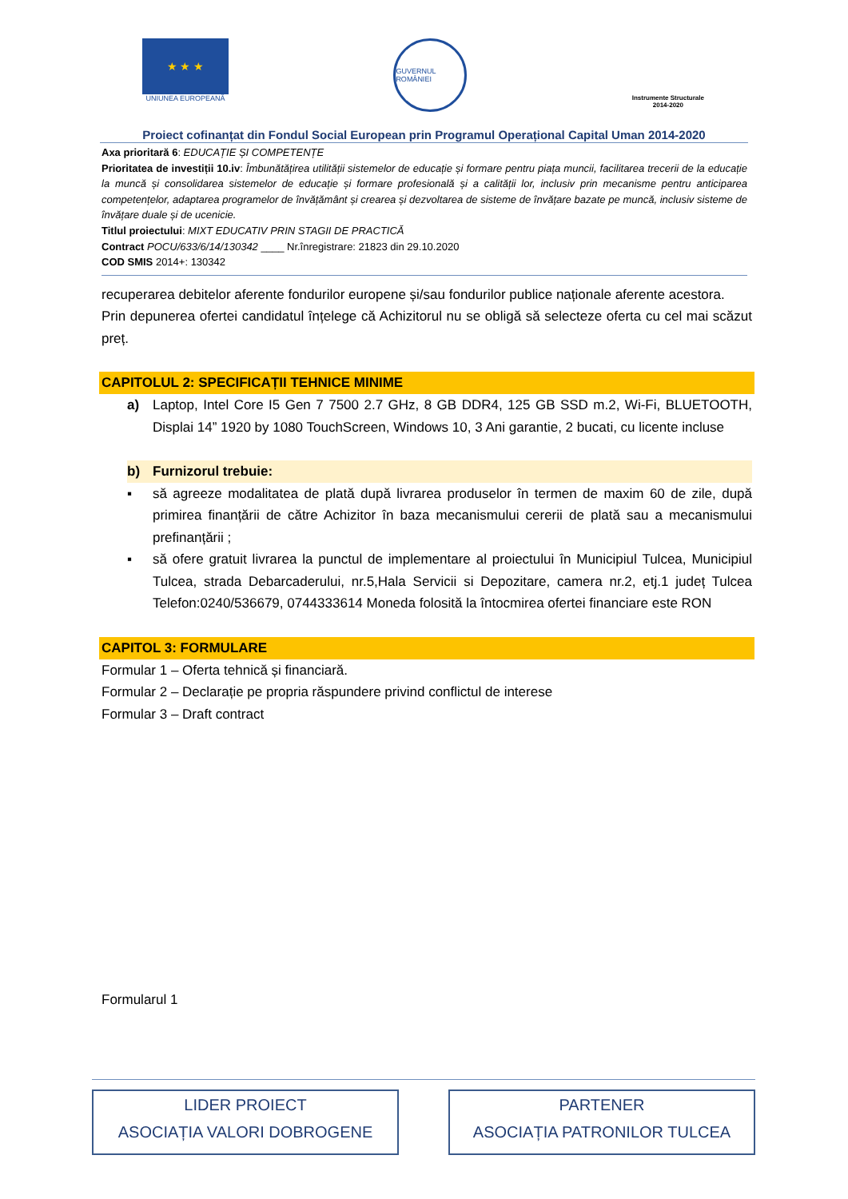★ ★ ★
UNIUNEA EUROPEANĂ
GUVERNUL ROMÂNIEI
Instrumente Structurale
2014-2020
Proiect cofinanțat din Fondul Social European prin Programul Operațional Capital Uman 2014-2020
Axa prioritară 6: EDUCAȚIE ȘI COMPETENȚE
Prioritatea de investiții 10.iv: Îmbunătățirea utilității sistemelor de educație și formare pentru piața muncii, facilitarea trecerii de la educație la muncă și consolidarea sistemelor de educație și formare profesională și a calității lor, inclusiv prin mecanisme pentru anticiparea competențelor, adaptarea programelor de învățământ și crearea și dezvoltarea de sisteme de învățare bazate pe muncă, inclusiv sisteme de învățare duale și de ucenicie.
Titlul proiectului: MIXT EDUCATIV PRIN STAGII DE PRACTICĂ
Contract POCU/633/6/14/130342 ____ Nr.înregistrare: 21823 din 29.10.2020
COD SMIS 2014+: 130342
recuperarea debitelor aferente fondurilor europene și/sau fondurilor publice naționale aferente acestora.
Prin depunerea ofertei candidatul înțelege că Achizitorul nu se obligă să selecteze oferta cu cel mai scăzut preț.
CAPITOLUL 2: SPECIFICAȚII TEHNICE MINIME
a) Laptop, Intel Core I5 Gen 7 7500 2.7 GHz, 8 GB DDR4, 125 GB SSD m.2, Wi-Fi, BLUETOOTH, Displai 14” 1920 by 1080 TouchScreen, Windows 10, 3 Ani garantie, 2 bucati, cu licente incluse
b) Furnizorul trebuie:
▪ să agreeze modalitatea de plată după livrarea produselor în termen de maxim 60 de zile, după primirea finanțării de către Achizitor în baza mecanismului cererii de plată sau a mecanismului prefinanțării ;
▪ să ofere gratuit livrarea la punctul de implementare al proiectului în Municipiul Tulcea, Municipiul Tulcea, strada Debarcaderului, nr.5,Hala Servicii si Depozitare, camera nr.2, etj.1 județ Tulcea Telefon:0240/536679, 0744333614 Moneda folosită la întocmirea ofertei financiare este RON
CAPITOL 3: FORMULARE
Formular 1 – Oferta tehnică și financiară.
Formular 2 – Declarație pe propria răspundere privind conflictul de interese
Formular 3 – Draft contract
Formularul 1
LIDER PROIECT
ASOCIAȚIA VALORI DOBROGENE
PARTENER
ASOCIAȚIA PATRONILOR TULCEA